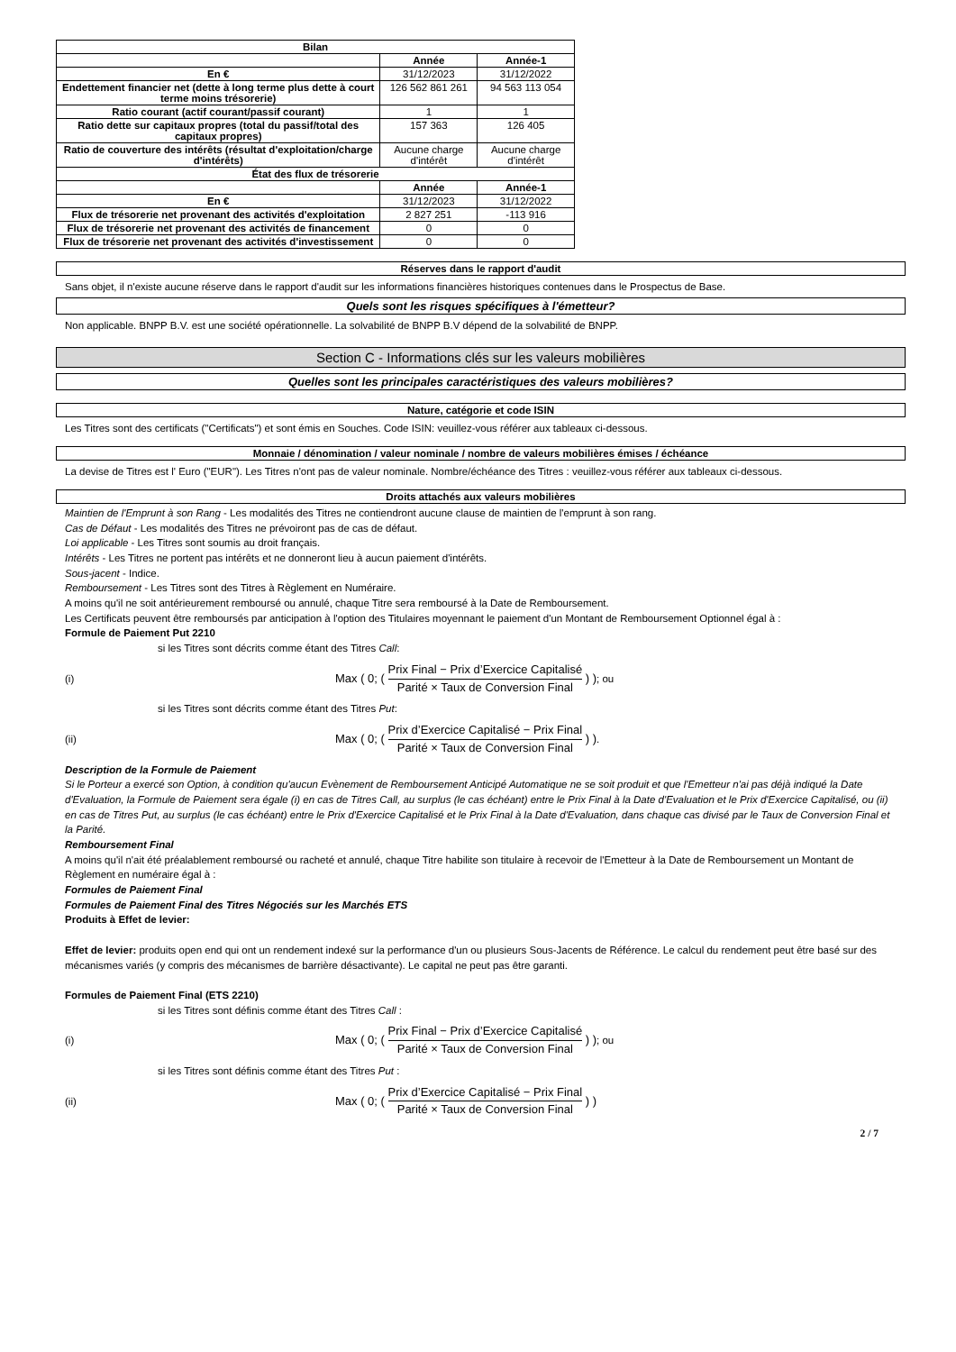| Bilan | | |
| --- | --- | --- |
| | Année | Année-1 |
| En € | 31/12/2023 | 31/12/2022 |
| Endettement financier net (dette à long terme plus dette à court terme moins trésorerie) | 126 562 861 261 | 94 563 113 054 |
| Ratio courant (actif courant/passif courant) | 1 | 1 |
| Ratio dette sur capitaux propres (total du passif/total des capitaux propres) | 157 363 | 126 405 |
| Ratio de couverture des intérêts (résultat d'exploitation/charge d'intérêts) | Aucune charge d'intérêt | Aucune charge d'intérêt |
| État des flux de trésorerie | | |
| | Année | Année-1 |
| En € | 31/12/2023 | 31/12/2022 |
| Flux de trésorerie net provenant des activités d'exploitation | 2 827 251 | -113 916 |
| Flux de trésorerie net provenant des activités de financement | 0 | 0 |
| Flux de trésorerie net provenant des activités d'investissement | 0 | 0 |
Réserves dans le rapport d'audit
Sans objet, il n'existe aucune réserve dans le rapport d'audit sur les informations financières historiques contenues dans le Prospectus de Base.
Quels sont les risques spécifiques à l'émetteur?
Non applicable. BNPP B.V. est une société opérationnelle. La solvabilité de BNPP B.V dépend de la solvabilité de BNPP.
Section C - Informations clés sur les valeurs mobilières
Quelles sont les principales caractéristiques des valeurs mobilières?
Nature, catégorie et code ISIN
Les Titres sont des certificats ("Certificats") et sont émis en Souches. Code ISIN: veuillez-vous référer aux tableaux ci-dessous.
Monnaie / dénomination / valeur nominale / nombre de valeurs mobilières émises / échéance
La devise de Titres est l' Euro ("EUR"). Les Titres n'ont pas de valeur nominale. Nombre/échéance des Titres : veuillez-vous référer aux tableaux ci-dessous.
Droits attachés aux valeurs mobilières
Maintien de l'Emprunt à son Rang - Les modalités des Titres ne contiendront aucune clause de maintien de l'emprunt à son rang.
Cas de Défaut - Les modalités des Titres ne prévoiront pas de cas de défaut.
Loi applicable - Les Titres sont soumis au droit français.
Intérêts - Les Titres ne portent pas intérêts et ne donneront lieu à aucun paiement d'intérêts.
Sous-jacent - Indice.
Remboursement - Les Titres sont des Titres à Règlement en Numéraire.
A moins qu'il ne soit antérieurement remboursé ou annulé, chaque Titre sera remboursé à la Date de Remboursement.
Les Certificats peuvent être remboursés par anticipation à l'option des Titulaires moyennant le paiement d'un Montant de Remboursement Optionnel égal à :
Formule de Paiement Put 2210
si les Titres sont décrits comme étant des Titres Call:
(i) Max ( 0; ( Prix Final − Prix d’Exercice Capitalisé Parité × Taux de Conversion Final ) ) ; ou
si les Titres sont décrits comme étant des Titres Put:
(ii) Max ( 0; ( Prix d’Exercice Capitalisé − Prix Final Parité × Taux de Conversion Final ) ) .
Description de la Formule de Paiement
Si le Porteur a exercé son Option, à condition qu'aucun Evènement de Remboursement Anticipé Automatique ne se soit produit et que l'Emetteur n'ai pas déjà indiqué la Date d'Evaluation, la Formule de Paiement sera égale (i) en cas de Titres Call, au surplus (le cas échéant) entre le Prix Final à la Date d'Evaluation et le Prix d'Exercice Capitalisé, ou (ii) en cas de Titres Put, au surplus (le cas échéant) entre le Prix d'Exercice Capitalisé et le Prix Final à la Date d'Evaluation, dans chaque cas divisé par le Taux de Conversion Final et la Parité.
Remboursement Final
A moins qu'il n'ait été préalablement remboursé ou racheté et annulé, chaque Titre habilite son titulaire à recevoir de l'Emetteur à la Date de Remboursement un Montant de Règlement en numéraire égal à :
Formules de Paiement Final
Formules de Paiement Final des Titres Négociés sur les Marchés ETS
Produits à Effet de levier:
Effet de levier: produits open end qui ont un rendement indexé sur la performance d'un ou plusieurs Sous-Jacents de Référence. Le calcul du rendement peut être basé sur des mécanismes variés (y compris des mécanismes de barrière désactivante). Le capital ne peut pas être garanti.
Formules de Paiement Final (ETS 2210)
si les Titres sont définis comme étant des Titres Call :
(i) Max ( 0; ( Prix Final − Prix d’Exercice Capitalisé Parité × Taux de Conversion Final ) ) ; ou
si les Titres sont définis comme étant des Titres Put :
(ii) Max ( 0; ( Prix d’Exercice Capitalisé − Prix Final Parité × Taux de Conversion Final ) )
2 / 7